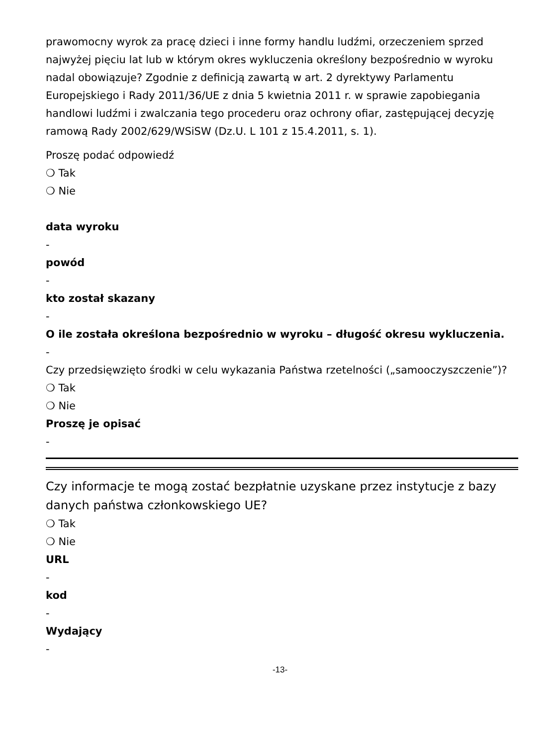prawomocny wyrok za pracę dzieci i inne formy handlu ludźmi, orzeczeniem sprzed najwyżej pięciu lat lub w którym okres wykluczenia określony bezpośrednio w wyroku nadal obowiązuje? Zgodnie z definicją zawartą w art. 2 dyrektywy Parlamentu Europejskiego i Rady 2011/36/UE z dnia 5 kwietnia 2011 r. w sprawie zapobiegania handlowi ludźmi i zwalczania tego procederu oraz ochrony ofiar, zastępującej decyzję ramową Rady 2002/629/WSiSW (Dz.U. L 101 z 15.4.2011, s. 1).
Proszę podać odpowiedź
❍ Tak
❍ Nie
data wyroku
-
powód
-
kto został skazany
-
O ile została określona bezpośrednio w wyroku – długość okresu wykluczenia.
-
Czy przedsięwzięto środki w celu wykazania Państwa rzetelności („samooczyszczenie”)?
❍ Tak
❍ Nie
Proszę je opisać
-
Czy informacje te mogą zostać bezpłatnie uzyskane przez instytucje z bazy danych państwa członkowskiego UE?
❍ Tak
❍ Nie
URL
-
kod
-
Wydający
-
-13-